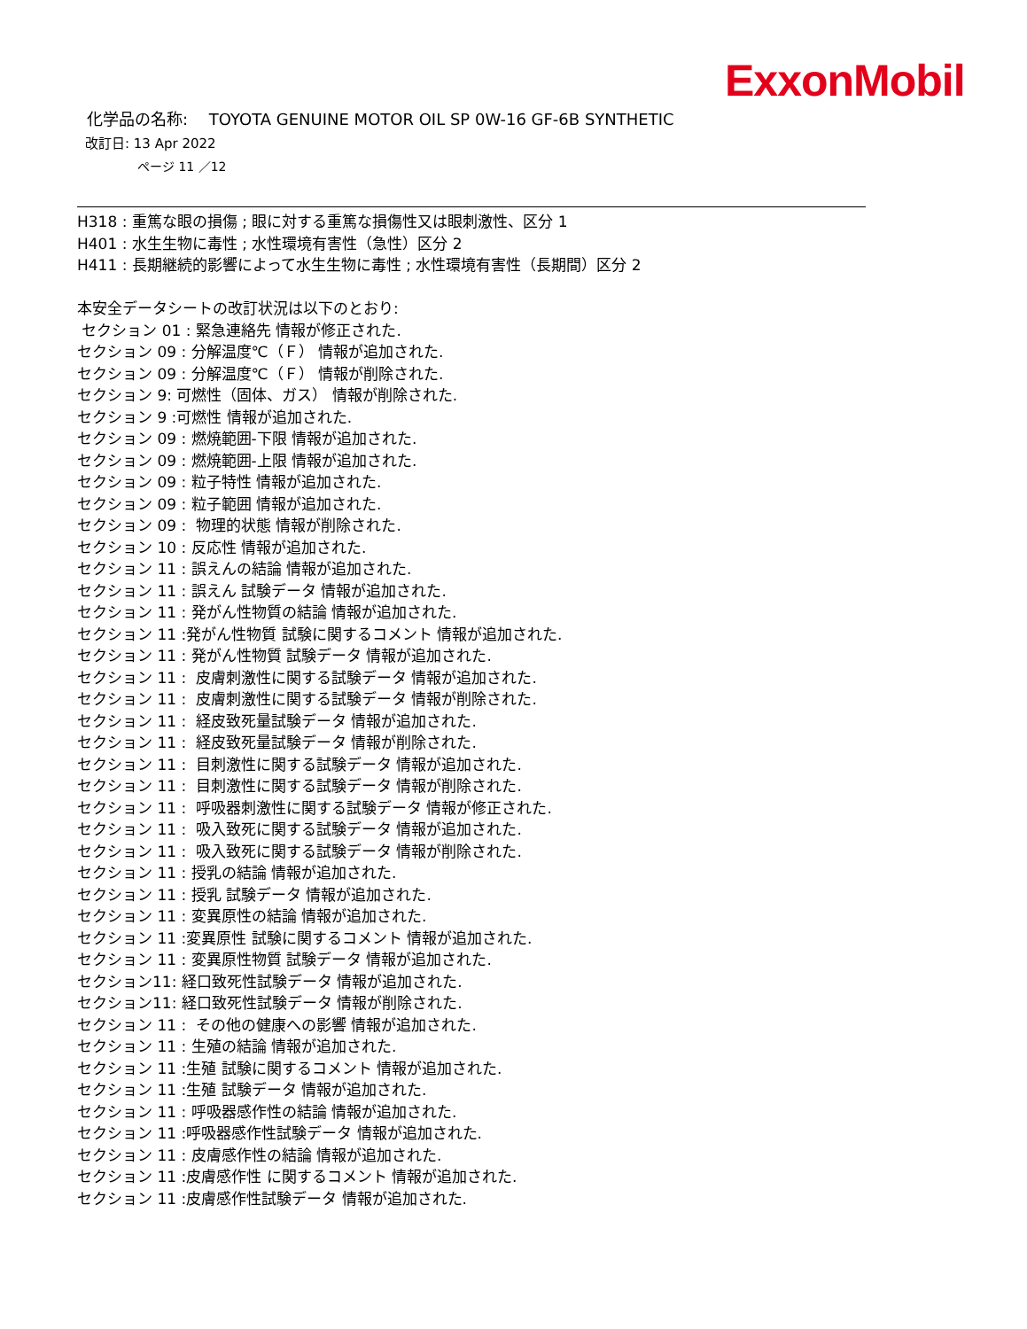ExxonMobil
化学品の名称:　 TOYOTA GENUINE MOTOR OIL SP 0W-16 GF-6B SYNTHETIC
改訂日: 13 Apr 2022
ページ 11 ／12
H318 : 重篤な眼の損傷 ; 眼に対する重篤な損傷性又は眼刺激性、区分 1
H401 : 水生生物に毒性 ; 水性環境有害性（急性）区分 2
H411 : 長期継続的影響によって水生生物に毒性 ; 水性環境有害性（長期間）区分 2
本安全データシートの改訂状況は以下のとおり:
セクション 01 : 緊急連絡先 情報が修正された.
セクション 09 : 分解温度℃（Ｆ） 情報が追加された.
セクション 09 : 分解温度℃（Ｆ） 情報が削除された.
セクション 9: 可燃性（固体、ガス） 情報が削除された.
セクション 9 :可燃性 情報が追加された.
セクション 09 : 燃焼範囲-下限 情報が追加された.
セクション 09 : 燃焼範囲-上限 情報が追加された.
セクション 09 : 粒子特性 情報が追加された.
セクション 09 : 粒子範囲 情報が追加された.
セクション 09 : 物理的状態 情報が削除された.
セクション 10 : 反応性 情報が追加された.
セクション 11 : 誤えんの結論 情報が追加された.
セクション 11 : 誤えん 試験データ 情報が追加された.
セクション 11 : 発がん性物質の結論 情報が追加された.
セクション 11 :発がん性物質 試験に関するコメント 情報が追加された.
セクション 11 : 発がん性物質 試験データ 情報が追加された.
セクション 11 : 皮膚刺激性に関する試験データ 情報が追加された.
セクション 11 : 皮膚刺激性に関する試験データ 情報が削除された.
セクション 11 : 経皮致死量試験データ 情報が追加された.
セクション 11 : 経皮致死量試験データ 情報が削除された.
セクション 11 : 目刺激性に関する試験データ 情報が追加された.
セクション 11 : 目刺激性に関する試験データ 情報が削除された.
セクション 11 : 呼吸器刺激性に関する試験データ 情報が修正された.
セクション 11 : 吸入致死に関する試験データ 情報が追加された.
セクション 11 : 吸入致死に関する試験データ 情報が削除された.
セクション 11 : 授乳の結論 情報が追加された.
セクション 11 : 授乳 試験データ 情報が追加された.
セクション 11 : 変異原性の結論 情報が追加された.
セクション 11 :変異原性 試験に関するコメント 情報が追加された.
セクション 11 : 変異原性物質 試験データ 情報が追加された.
セクション11: 経口致死性試験データ 情報が追加された.
セクション11: 経口致死性試験データ 情報が削除された.
セクション 11 : その他の健康への影響 情報が追加された.
セクション 11 : 生殖の結論 情報が追加された.
セクション 11 :生殖 試験に関するコメント 情報が追加された.
セクション 11 :生殖 試験データ 情報が追加された.
セクション 11 : 呼吸器感作性の結論 情報が追加された.
セクション 11 :呼吸器感作性試験データ 情報が追加された.
セクション 11 : 皮膚感作性の結論 情報が追加された.
セクション 11 :皮膚感作性 に関するコメント 情報が追加された.
セクション 11 :皮膚感作性試験データ 情報が追加された.